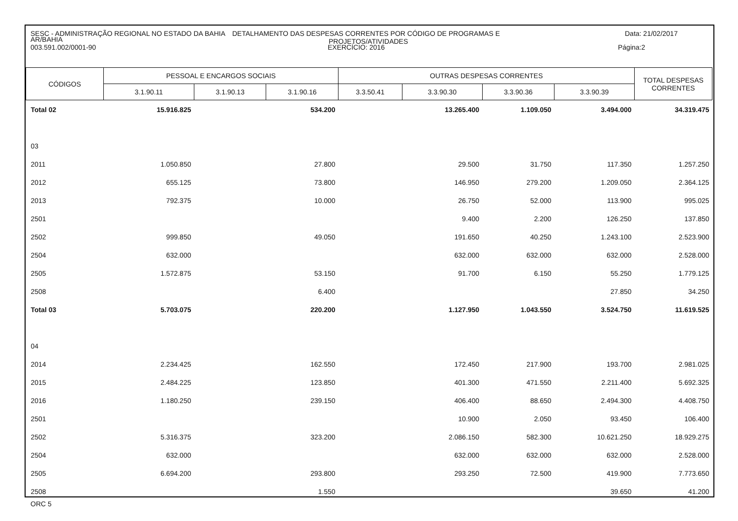SESC - ADMINISTRAÇÃO REGIONAL NO ESTADO DA BAHIA DETALHAMENTO DAS DESPESAS CORRENTES POR CÓDIGO DE PROGRAMAS E
PROJETOS/ATIVIDADES Data: 21/02/2017
AR/BAHIA
003.591.002/0001-90 EXERCÍCIO: 2016 Página:2
| CÓDIGOS | PESSOAL E ENCARGOS SOCIAIS | | | OUTRAS DESPESAS CORRENTES | | | | TOTAL DESPESAS CORRENTES |
| --- | --- | --- | --- | --- | --- | --- | --- | --- |
| | 3.1.90.11 | 3.1.90.13 | 3.1.90.16 | 3.3.50.41 | 3.3.90.30 | 3.3.90.36 | 3.3.90.39 | |
| Total 02 | 15.916.825 | | 534.200 | | 13.265.400 | 1.109.050 | 3.494.000 | 34.319.475 |
| 03 | | | | | | | | |
| 2011 | 1.050.850 | | 27.800 | | 29.500 | 31.750 | 117.350 | 1.257.250 |
| 2012 | 655.125 | | 73.800 | | 146.950 | 279.200 | 1.209.050 | 2.364.125 |
| 2013 | 792.375 | | 10.000 | | 26.750 | 52.000 | 113.900 | 995.025 |
| 2501 | | | | | 9.400 | 2.200 | 126.250 | 137.850 |
| 2502 | 999.850 | | 49.050 | | 191.650 | 40.250 | 1.243.100 | 2.523.900 |
| 2504 | 632.000 | | | | 632.000 | 632.000 | 632.000 | 2.528.000 |
| 2505 | 1.572.875 | | 53.150 | | 91.700 | 6.150 | 55.250 | 1.779.125 |
| 2508 | | | 6.400 | | | | 27.850 | 34.250 |
| Total 03 | 5.703.075 | | 220.200 | | 1.127.950 | 1.043.550 | 3.524.750 | 11.619.525 |
| 04 | | | | | | | | |
| 2014 | 2.234.425 | | 162.550 | | 172.450 | 217.900 | 193.700 | 2.981.025 |
| 2015 | 2.484.225 | | 123.850 | | 401.300 | 471.550 | 2.211.400 | 5.692.325 |
| 2016 | 1.180.250 | | 239.150 | | 406.400 | 88.650 | 2.494.300 | 4.408.750 |
| 2501 | | | | | 10.900 | 2.050 | 93.450 | 106.400 |
| 2502 | 5.316.375 | | 323.200 | | 2.086.150 | 582.300 | 10.621.250 | 18.929.275 |
| 2504 | 632.000 | | | | 632.000 | 632.000 | 632.000 | 2.528.000 |
| 2505 | 6.694.200 | | 293.800 | | 293.250 | 72.500 | 419.900 | 7.773.650 |
| 2508 | | | 1.550 | | | | 39.650 | 41.200 |
ORC 5